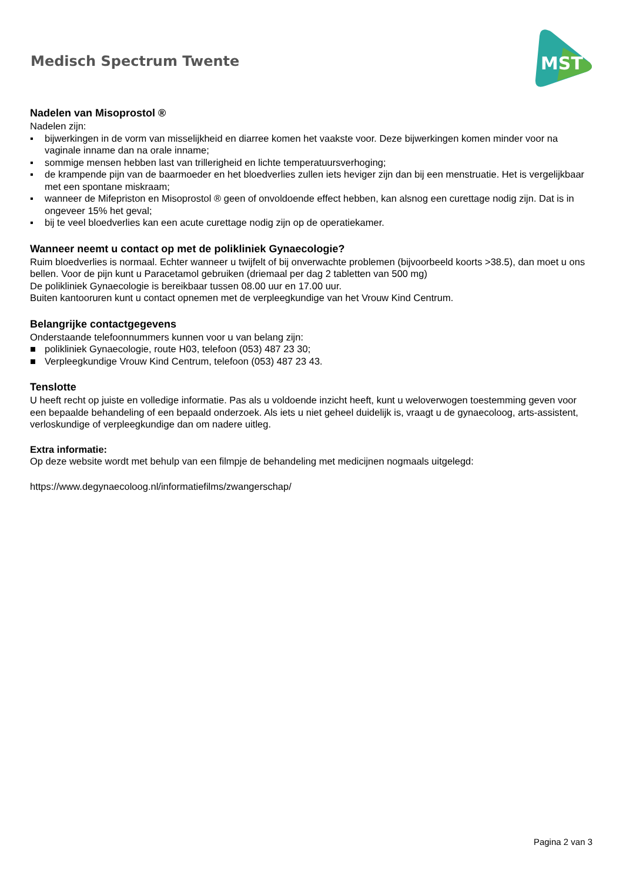Medisch Spectrum Twente
MST
Nadelen van Misoprostol ®
Nadelen zijn:
▪ bijwerkingen in de vorm van misselijkheid en diarree komen het vaakste voor. Deze bijwerkingen komen minder voor na vaginale inname dan na orale inname;
▪ sommige mensen hebben last van trillerigheid en lichte temperatuursverhoging;
▪ de krampende pijn van de baarmoeder en het bloedverlies zullen iets heviger zijn dan bij een menstruatie. Het is vergelijkbaar met een spontane miskraam;
▪ wanneer de Mifepriston en Misoprostol ® geen of onvoldoende effect hebben, kan alsnog een curettage nodig zijn. Dat is in ongeveer 15% het geval;
▪ bij te veel bloedverlies kan een acute curettage nodig zijn op de operatiekamer.
Wanneer neemt u contact op met de polikliniek Gynaecologie?
Ruim bloedverlies is normaal. Echter wanneer u twijfelt of bij onverwachte problemen (bijvoorbeeld koorts >38.5), dan moet u ons bellen. Voor de pijn kunt u Paracetamol gebruiken (driemaal per dag 2 tabletten van 500 mg)
De polikliniek Gynaecologie is bereikbaar tussen 08.00 uur en 17.00 uur.
Buiten kantooruren kunt u contact opnemen met de verpleegkundige van het Vrouw Kind Centrum.
Belangrijke contactgegevens
Onderstaande telefoonnummers kunnen voor u van belang zijn:
■ polikliniek Gynaecologie, route H03, telefoon (053) 487 23 30;
■ Verpleegkundige Vrouw Kind Centrum, telefoon (053) 487 23 43.
Tenslotte
U heeft recht op juiste en volledige informatie. Pas als u voldoende inzicht heeft, kunt u weloverwogen toestemming geven voor een bepaalde behandeling of een bepaald onderzoek. Als iets u niet geheel duidelijk is, vraagt u de gynaecoloog, arts-assistent, verloskundige of verpleegkundige dan om nadere uitleg.
Extra informatie:
Op deze website wordt met behulp van een filmpje de behandeling met medicijnen nogmaals uitgelegd:
https://www.degynaecoloog.nl/informatiefilms/zwangerschap/
Pagina 2 van 3